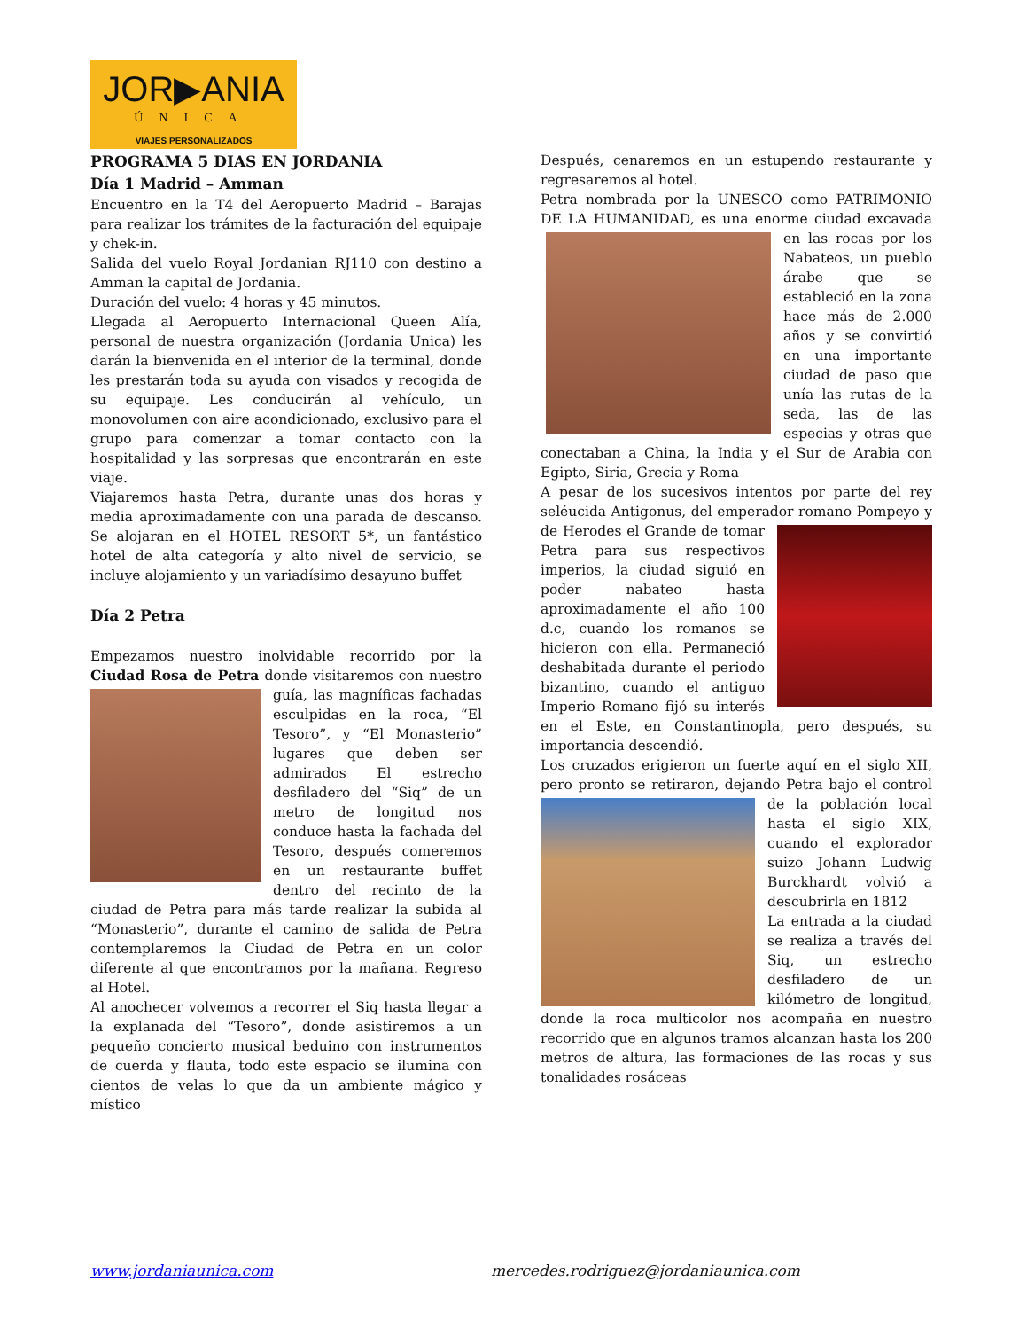JOR▶ANIA
ÚNICA
VIAJES PERSONALIZADOS
PROGRAMA 5 DIAS EN JORDANIA
Día 1 Madrid – Amman
Encuentro en la T4 del Aeropuerto Madrid – Barajas para realizar los trámites de la facturación del equipaje y chek-in.
Salida del vuelo Royal Jordanian RJ110 con destino a Amman la capital de Jordania.
Duración del vuelo: 4 horas y 45 minutos.
Llegada al Aeropuerto Internacional Queen Alía, personal de nuestra organización (Jordania Unica) les darán la bienvenida en el interior de la terminal, donde les prestarán toda su ayuda con visados y recogida de su equipaje. Les conducirán al vehículo, un monovolumen con aire acondicionado, exclusivo para el grupo para comenzar a tomar contacto con la hospitalidad y las sorpresas que encontrarán en este viaje.
Viajaremos hasta Petra, durante unas dos horas y media aproximadamente con una parada de descanso. Se alojaran en el HOTEL RESORT 5*, un fantástico hotel de alta categoría y alto nivel de servicio, se incluye alojamiento y un variadísimo desayuno buffet
Día 2 Petra
Empezamos nuestro inolvidable recorrido por la Ciudad Rosa de Petra donde visitaremos con nuestro guía, las magníficas fachadas esculpidas en la roca, “El Tesoro”, y “El Monasterio” lugares que deben ser admirados El estrecho desfiladero del “Siq” de un metro de longitud nos conduce hasta la fachada del Tesoro, después comeremos en un restaurante buffet dentro del recinto de la ciudad de Petra para más tarde realizar la subida al “Monasterio”, durante el camino de salida de Petra contemplaremos la Ciudad de Petra en un color diferente al que encontramos por la mañana. Regreso al Hotel.
Al anochecer volvemos a recorrer el Siq hasta llegar a la explanada del “Tesoro”, donde asistiremos a un pequeño concierto musical beduino con instrumentos de cuerda y flauta, todo este espacio se ilumina con cientos de velas lo que da un ambiente mágico y místico
Después, cenaremos en un estupendo restaurante y regresaremos al hotel.
Petra nombrada por la UNESCO como PATRIMONIO DE LA HUMANIDAD, es una enorme ciudad excavada en las rocas por los Nabateos, un pueblo árabe que se estableció en la zona hace más de 2.000 años y se convirtió en una importante ciudad de paso que unía las rutas de la seda, las de las especias y otras que conectaban a China, la India y el Sur de Arabia con Egipto, Siria, Grecia y Roma
A pesar de los sucesivos intentos por parte del rey seléucida Antigonus, del emperador romano Pompeyo y de Herodes el Grande de tomar Petra para sus respectivos imperios, la ciudad siguió en poder nabateo hasta aproximadamente el año 100 d.c, cuando los romanos se hicieron con ella. Permaneció deshabitada durante el periodo bizantino, cuando el antiguo Imperio Romano fijó su interés en el Este, en Constantinopla, pero después, su importancia descendió.
Los cruzados erigieron un fuerte aquí en el siglo XII, pero pronto se retiraron, dejando Petra bajo el control de la población local hasta el siglo XIX, cuando el explorador suizo Johann Ludwig Burckhardt volvió a descubrirla en 1812
La entrada a la ciudad se realiza a través del Siq, un estrecho desfiladero de un kilómetro de longitud, donde la roca multicolor nos acompaña en nuestro recorrido que en algunos tramos alcanzan hasta los 200 metros de altura, las formaciones de las rocas y sus tonalidades rosáceas
www.jordaniaunica.com mercedes.rodriguez@jordaniaunica.com